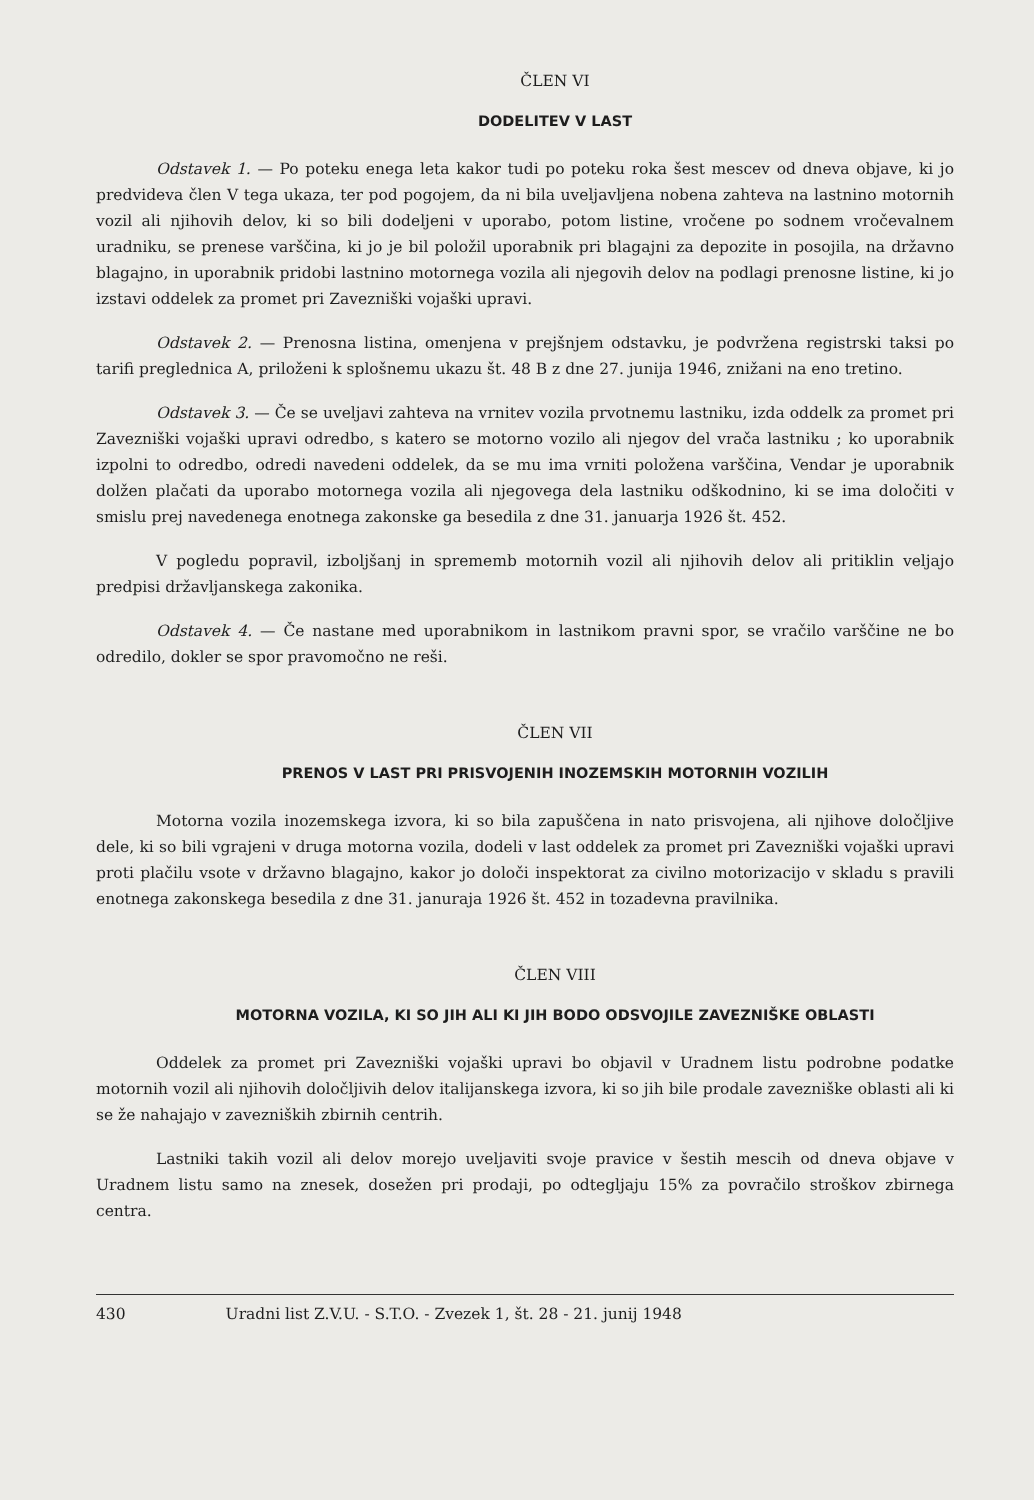ČLEN VI
DODELITEV V LAST
Odstavek 1. — Po poteku enega leta kakor tudi po poteku roka šest mescev od dneva objave, ki jo predvideva člen V tega ukaza, ter pod pogojem, da ni bila uveljavljena nobena zahteva na lastnino motornih vozil ali njihovih delov, ki so bili dodeljeni v uporabo, potom listine, vročene po sodnem vročevalnem uradniku, se prenese varščina, ki jo je bil položil uporabnik pri blagajni za depozite in posojila, na državno blagajno, in uporabnik pridobi lastnino motornega vozila ali njegovih delov na podlagi prenosne listine, ki jo izstavi oddelek za promet pri Zavezniški vojaški upravi.
Odstavek 2. — Prenosna listina, omenjena v prejšnjem odstavku, je podvržena registrski taksi po tarifi preglednica A, priloženi k splošnemu ukazu št. 48 B z dne 27. junija 1946, znižani na eno tretino.
Odstavek 3. — Če se uveljavi zahteva na vrnitev vozila prvotnemu lastniku, izda oddelk za promet pri Zavezniški vojaški upravi odredbo, s katero se motorno vozilo ali njegov del vrača lastniku ; ko uporabnik izpolni to odredbo, odredi navedeni oddelek, da se mu ima vrniti položena varščina, Vendar je uporabnik dolžen plačati da uporabo motornega vozila ali njegovega dela lastniku odškodnino, ki se ima določiti v smislu prej navedenega enotnega zakonske ga besedila z dne 31. januarja 1926 št. 452.
V pogledu popravil, izboljšanj in sprememb motornih vozil ali njihovih delov ali pritiklin veljajo predpisi državljanskega zakonika.
Odstavek 4. — Če nastane med uporabnikom in lastnikom pravni spor, se vračilo varščine ne bo odredilo, dokler se spor pravomočno ne reši.
ČLEN VII
PRENOS V LAST PRI PRISVOJENIH INOZEMSKIH MOTORNIH VOZILIH
Motorna vozila inozemskega izvora, ki so bila zapuščena in nato prisvojena, ali njihove določljive dele, ki so bili vgrajeni v druga motorna vozila, dodeli v last oddelek za promet pri Zavezniški vojaški upravi proti plačilu vsote v državno blagajno, kakor jo določi inspektorat za civilno motorizacijo v skladu s pravili enotnega zakonskega besedila z dne 31. januraja 1926 št. 452 in tozadevna pravilnika.
ČLEN VIII
MOTORNA VOZILA, KI SO JIH ALI KI JIH BODO ODSVOJILE ZAVEZNIŠKE OBLASTI
Oddelek za promet pri Zavezniški vojaški upravi bo objavil v Uradnem listu podrobne podatke motornih vozil ali njihovih določljivih delov italijanskega izvora, ki so jih bile prodale zavezniške oblasti ali ki se že nahajajo v zavezniških zbirnih centrih.
Lastniki takih vozil ali delov morejo uveljaviti svoje pravice v šestih mescih od dneva objave v Uradnem listu samo na znesek, dosežen pri prodaji, po odtegljaju 15% za povračilo stroškov zbirnega centra.
430 Uradni list Z.V.U. - S.T.O. - Zvezek 1, št. 28 - 21. junij 1948